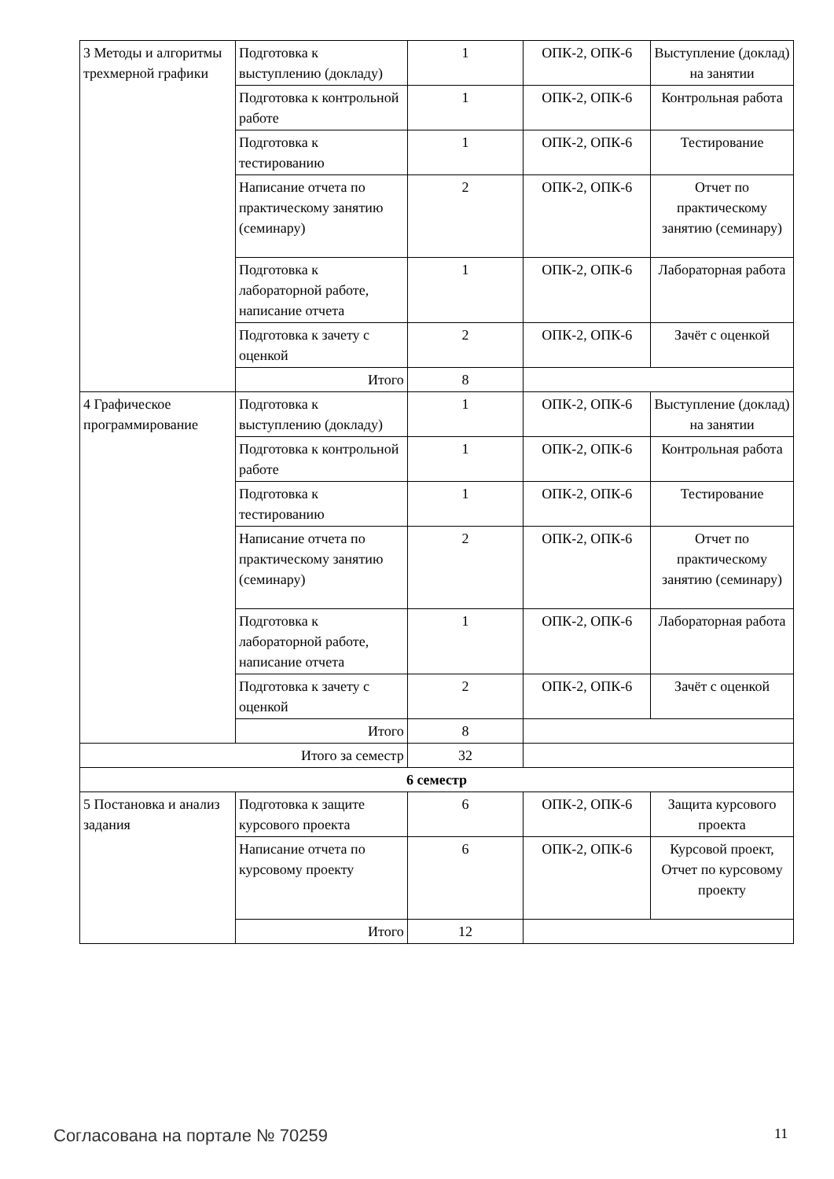| 3 Методы и алгоритмы трехмерной графики | Подготовка к выступлению (докладу) | 1 | ОПК-2, ОПК-6 | Выступление (доклад) на занятии |
| | Подготовка к контрольной работе | 1 | ОПК-2, ОПК-6 | Контрольная работа |
| | Подготовка к тестированию | 1 | ОПК-2, ОПК-6 | Тестирование |
| | Написание отчета по практическому занятию (семинару) | 2 | ОПК-2, ОПК-6 | Отчет по практическому занятию (семинару) |
| | Подготовка к лабораторной работе, написание отчета | 1 | ОПК-2, ОПК-6 | Лабораторная работа |
| | Подготовка к зачету с оценкой | 2 | ОПК-2, ОПК-6 | Зачёт с оценкой |
| | Итого | 8 | | |
| 4 Графическое программирование | Подготовка к выступлению (докладу) | 1 | ОПК-2, ОПК-6 | Выступление (доклад) на занятии |
| | Подготовка к контрольной работе | 1 | ОПК-2, ОПК-6 | Контрольная работа |
| | Подготовка к тестированию | 1 | ОПК-2, ОПК-6 | Тестирование |
| | Написание отчета по практическому занятию (семинару) | 2 | ОПК-2, ОПК-6 | Отчет по практическому занятию (семинару) |
| | Подготовка к лабораторной работе, написание отчета | 1 | ОПК-2, ОПК-6 | Лабораторная работа |
| | Подготовка к зачету с оценкой | 2 | ОПК-2, ОПК-6 | Зачёт с оценкой |
| | Итого | 8 | | |
| Итого за семестр | | 32 | | |
| 6 семестр | | | | |
| 5 Постановка и анализ задания | Подготовка к защите курсового проекта | 6 | ОПК-2, ОПК-6 | Защита курсового проекта |
| | Написание отчета по курсовому проекту | 6 | ОПК-2, ОПК-6 | Курсовой проект, Отчет по курсовому проекту |
| | Итого | 12 | | |
Согласована на портале № 70259 11